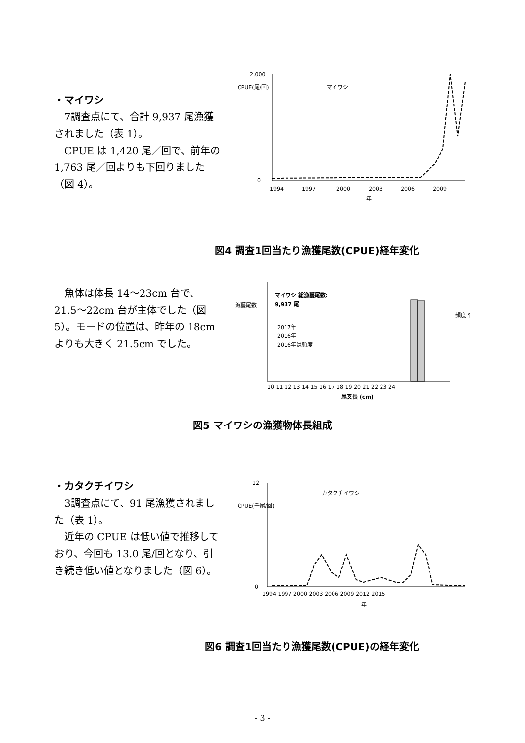・マイワシ
7調査点にて、合計 9,937 尾漁獲されました（表 1）。
CPUE は 1,420 尾／回で、前年の 1,763 尾／回よりも下回りました（図 4）。
CPUE(尾/回)
2,000
0
1994
1997
2000
2003
2006
2009
年
マイワシ
図4 調査1回当たり漁獲尾数(CPUE)経年変化
魚体は体長 14〜23cm 台で、21.5〜22cm 台が主体でした（図 5）。モードの位置は、昨年の 18cm よりも大きく 21.5cm でした。
漁獲尾数
マイワシ 総漁獲尾数:
9,937 尾
2017年
2016年
2016年は頻度
頻度 %
10 11 12 13 14 15 16 17 18 19 20 21 22 23 24
尾叉長 (cm)
図5 マイワシの漁獲物体長組成
・カタクチイワシ
3調査点にて、91 尾漁獲されました（表 1）。
近年の CPUE は低い値で推移しており、今回も 13.0 尾/回となり、引き続き低い値となりました（図 6）。
CPUE(千尾/回)
12
0
1994 1997 2000 2003 2006 2009 2012 2015
年
カタクチイワシ
図6 調査1回当たり漁獲尾数(CPUE)の経年変化
- 3 -